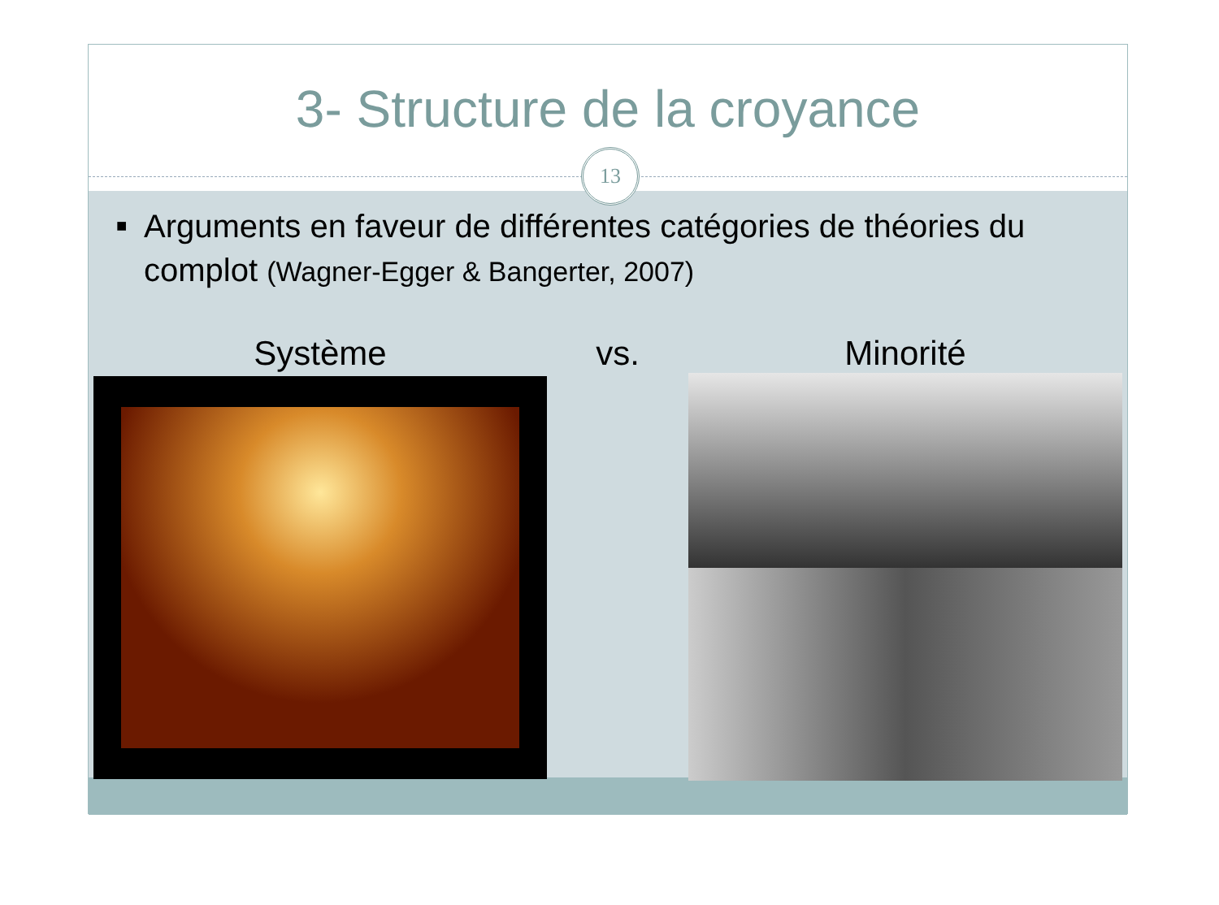3- Structure de la croyance
13
■
Arguments en faveur de différentes catégories de théories du complot (Wagner-Egger & Bangerter, 2007)
Système vs. Minorité